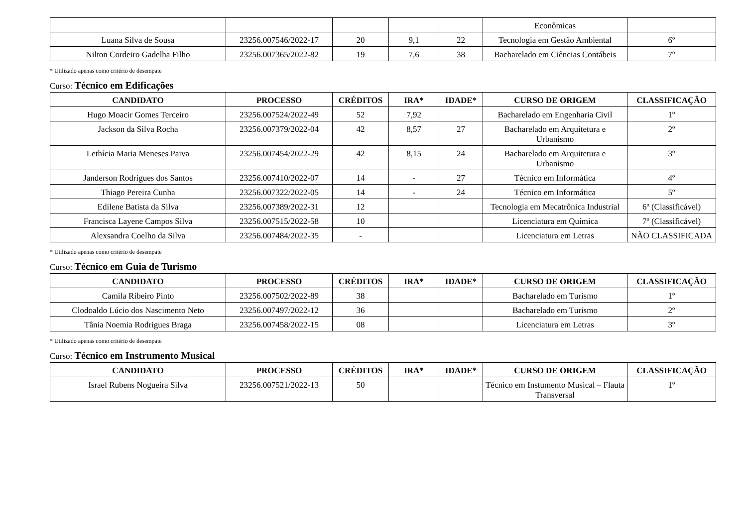| | | | | | Econômicas | |
| Luana Silva de Sousa | 23256.007546/2022-17 | 20 | 9,1 | 22 | Tecnologia em Gestão Ambiental | 6º |
| Nilton Cordeiro Gadelha Filho | 23256.007365/2022-82 | 19 | 7,6 | 38 | Bacharelado em Ciências Contábeis | 7º |
* Utilizado apenas como critério de desempate
Curso: Técnico em Edificações
| CANDIDATO | PROCESSO | CRÉDITOS | IRA* | IDADE* | CURSO DE ORIGEM | CLASSIFICAÇÃO |
| --- | --- | --- | --- | --- | --- | --- |
| Hugo Moacir Gomes Terceiro | 23256.007524/2022-49 | 52 | 7,92 | | Bacharelado em Engenharia Civil | 1º |
| Jackson da Silva Rocha | 23256.007379/2022-04 | 42 | 8,57 | 27 | Bacharelado em Arquitetura e Urbanismo | 2º |
| Lethícia Maria Meneses Paiva | 23256.007454/2022-29 | 42 | 8,15 | 24 | Bacharelado em Arquitetura e Urbanismo | 3º |
| Janderson Rodrigues dos Santos | 23256.007410/2022-07 | 14 | - | 27 | Técnico em Informática | 4º |
| Thiago Pereira Cunha | 23256.007322/2022-05 | 14 | - | 24 | Técnico em Informática | 5º |
| Edilene Batista da Silva | 23256.007389/2022-31 | 12 | | | Tecnologia em Mecatrônica Industrial | 6º (Classificável) |
| Francisca Layene Campos Silva | 23256.007515/2022-58 | 10 | | | Licenciatura em Química | 7º (Classificável) |
| Alexsandra Coelho da Silva | 23256.007484/2022-35 | - | | | Licenciatura em Letras | NÃO CLASSIFICADA |
* Utilizado apenas como critério de desempate
Curso: Técnico em Guia de Turismo
| CANDIDATO | PROCESSO | CRÉDITOS | IRA* | IDADE* | CURSO DE ORIGEM | CLASSIFICAÇÃO |
| --- | --- | --- | --- | --- | --- | --- |
| Camila Ribeiro Pinto | 23256.007502/2022-89 | 38 | | | Bacharelado em Turismo | 1º |
| Clodoaldo Lúcio dos Nascimento Neto | 23256.007497/2022-12 | 36 | | | Bacharelado em Turismo | 2º |
| Tânia Noemia Rodrigues Braga | 23256.007458/2022-15 | 08 | | | Licenciatura em Letras | 3º |
* Utilizado apenas como critério de desempate
Curso: Técnico em Instrumento Musical
| CANDIDATO | PROCESSO | CRÉDITOS | IRA* | IDADE* | CURSO DE ORIGEM | CLASSIFICAÇÃO |
| --- | --- | --- | --- | --- | --- | --- |
| Israel Rubens Nogueira Silva | 23256.007521/2022-13 | 50 | | | Técnico em Instumento Musical – Flauta Transversal | 1º |